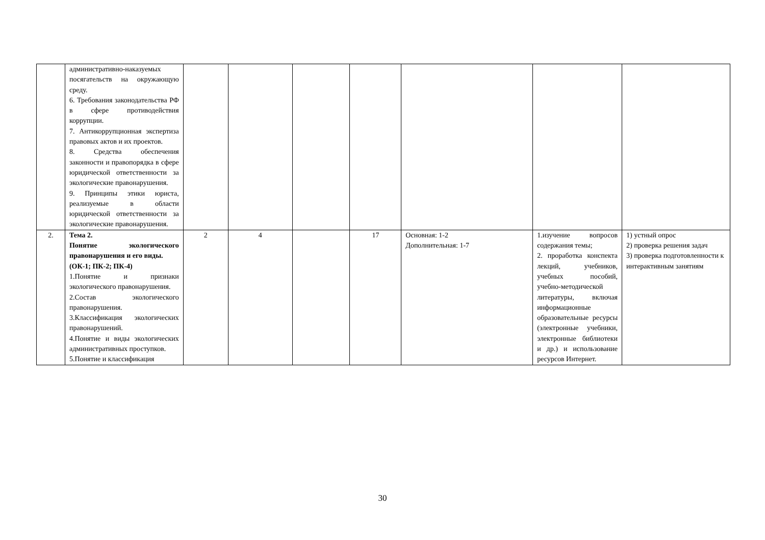| | административно-наказуемых посягательств на окружающую среду. 6. Требования законодательства РФ в сфере противодействия коррупции. 7. Антикоррупционная экспертиза правовых актов и их проектов. 8. Средства обеспечения законности и правопорядка в сфере юридической ответственности за экологические правонарушения. 9. Принципы этики юриста, реализуемые в области юридической ответственности за экологические правонарушения. | | | | | | | |
| 2. | Тема 2. Понятие экологического правонарушения и его виды. (ОК-1; ПК-2; ПК-4) 1.Понятие и признаки экологического правонарушения. 2.Состав экологического правонарушения. 3.Классификация экологических правонарушений. 4.Понятие и виды экологических административных проступков. 5.Понятие и классификация | 2 | 4 | | 17 | Основная: 1-2 Дополнительная: 1-7 | 1.изучение вопросов содержания темы; 2. проработка конспекта лекций, учебников, учебных пособий, учебно-методической литературы, включая информационные образовательные ресурсы (электронные учебники, электронные библиотеки и др.) и использование ресурсов Интернет. | 1) устный опрос 2) проверка решения задач 3) проверка подготовленности к интерактивным занятиям |
30